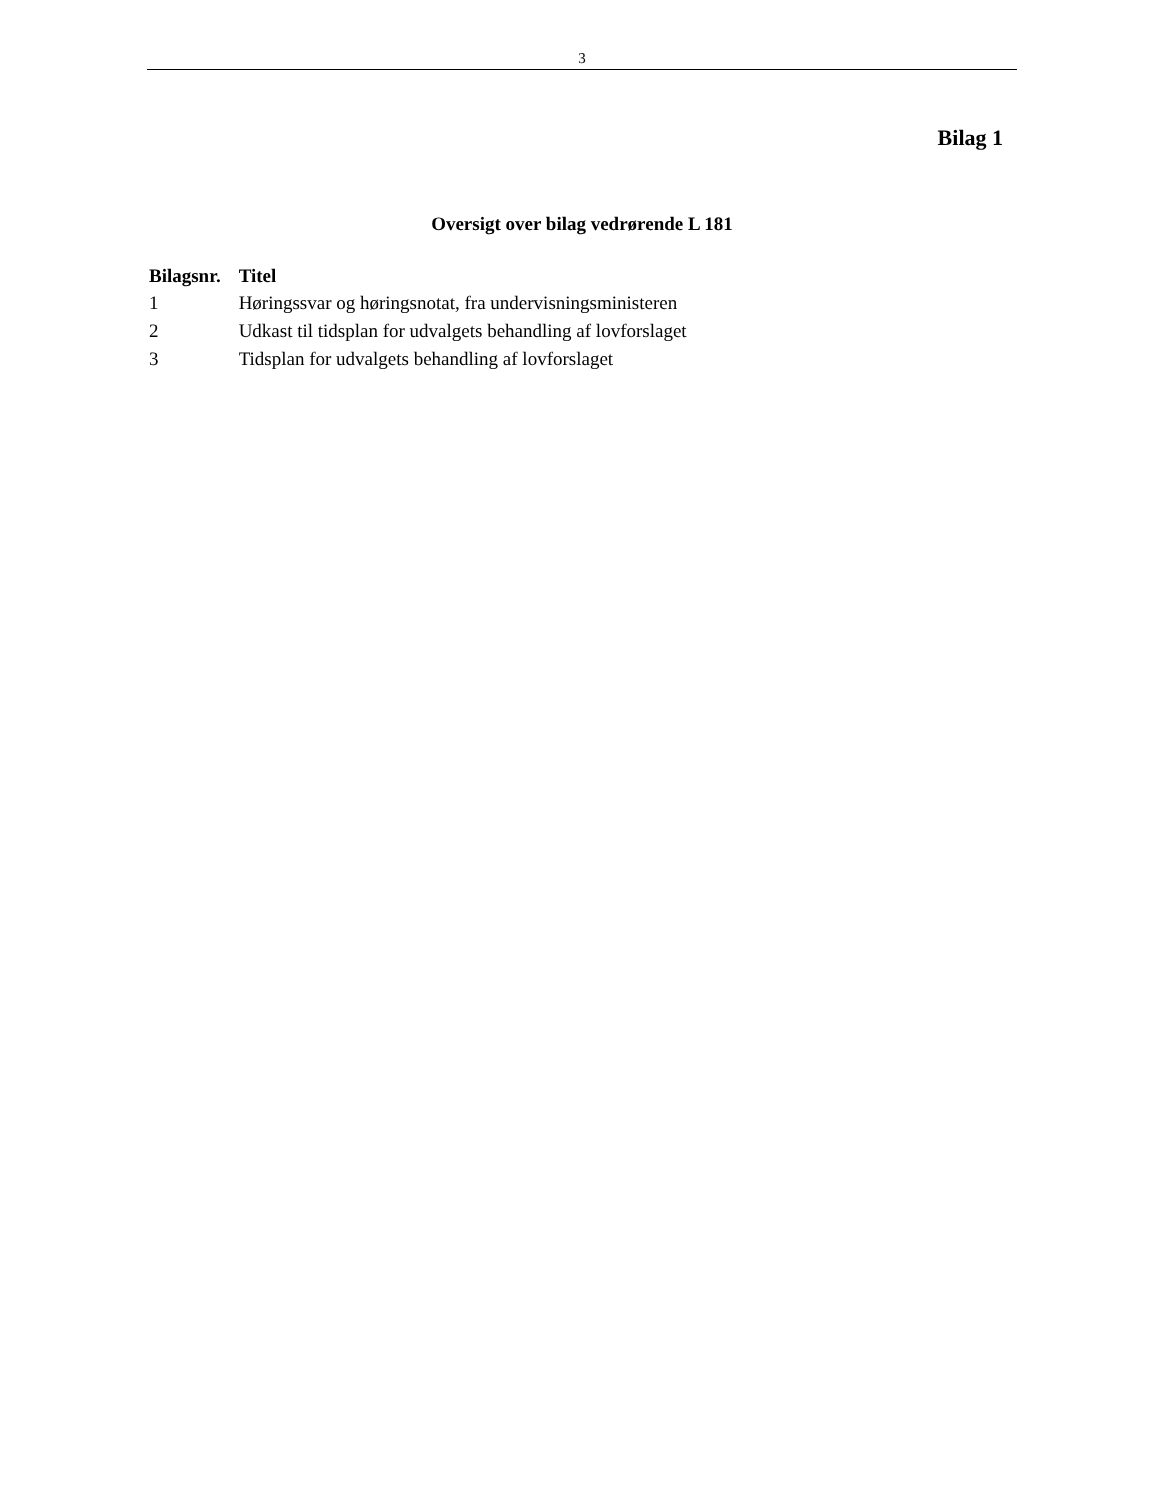3
Bilag 1
Oversigt over bilag vedrørende L 181
| Bilagsnr. | Titel |
| --- | --- |
| 1 | Høringssvar og høringsnotat, fra undervisningsministeren |
| 2 | Udkast til tidsplan for udvalgets behandling af lovforslaget |
| 3 | Tidsplan for udvalgets behandling af lovforslaget |